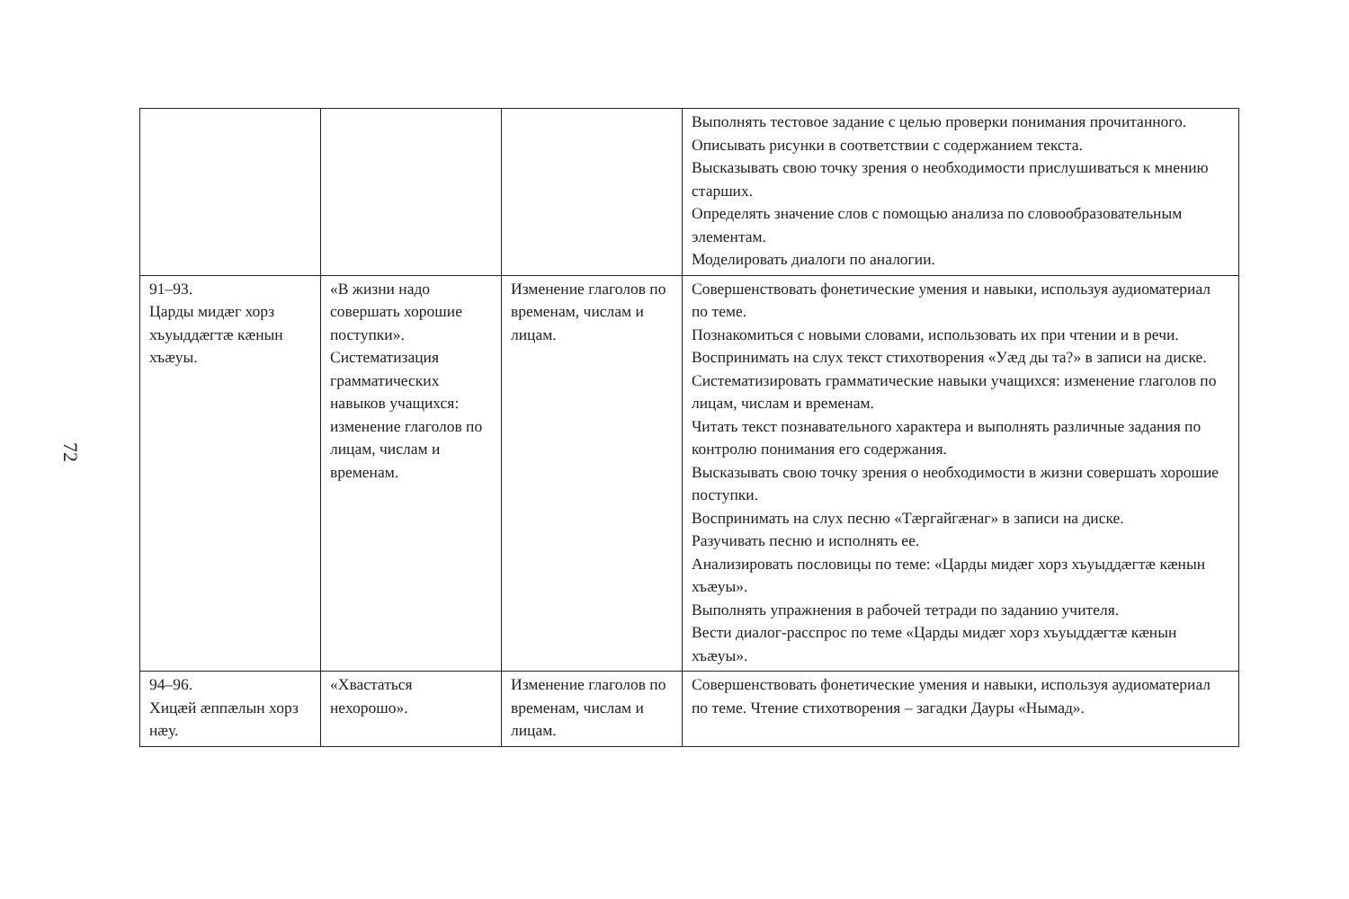72
| | | | Выполнять тестовое задание с целью проверки понимания прочитанного. Описывать рисунки в соответствии с содержанием текста. Высказывать свою точку зрения о необходимости прислушиваться к мнению старших. Определять значение слов с помощью анализа по словообразовательным элементам. Моделировать диалоги по аналогии. |
| 91–93. Царды мидæг хорз хъуыддæгтæ кæнын хъæуы. | «В жизни надо совершать хорошие поступки». Систематизация грамматических навыков учащихся: изменение глаголов по лицам, числам и временам. | Изменение глаголов по временам, числам и лицам. | Совершенствовать фонетические умения и навыки, используя аудиоматериал по теме. Познакомиться с новыми словами, использовать их при чтении и в речи. Воспринимать на слух текст стихотворения «Уæд ды та?» в записи на диске. Систематизировать грамматические навыки учащихся: изменение глаголов по лицам, числам и временам. Читать текст познавательного характера и выполнять различные задания по контролю понимания его содержания. Высказывать свою точку зрения о необходимости в жизни совершать хорошие поступки. Воспринимать на слух песню «Тæргайгæнаг» в записи на диске. Разучивать песню и исполнять ее. Анализировать пословицы по теме: «Царды мидæг хорз хъуыддæгтæ кæнын хъæуы». Выполнять упражнения в рабочей тетради по заданию учителя. Вести диалог-расспрос по теме «Царды мидæг хорз хъуыддæгтæ кæнын хъæуы». |
| 94–96. Хицæй æппæлын хорз нæу. | «Хвастаться нехорошо». | Изменение глаголов по временам, числам и лицам. | Совершенствовать фонетические умения и навыки, используя аудиоматериал по теме. Чтение стихотворения – загадки Дауры «Нымад». |